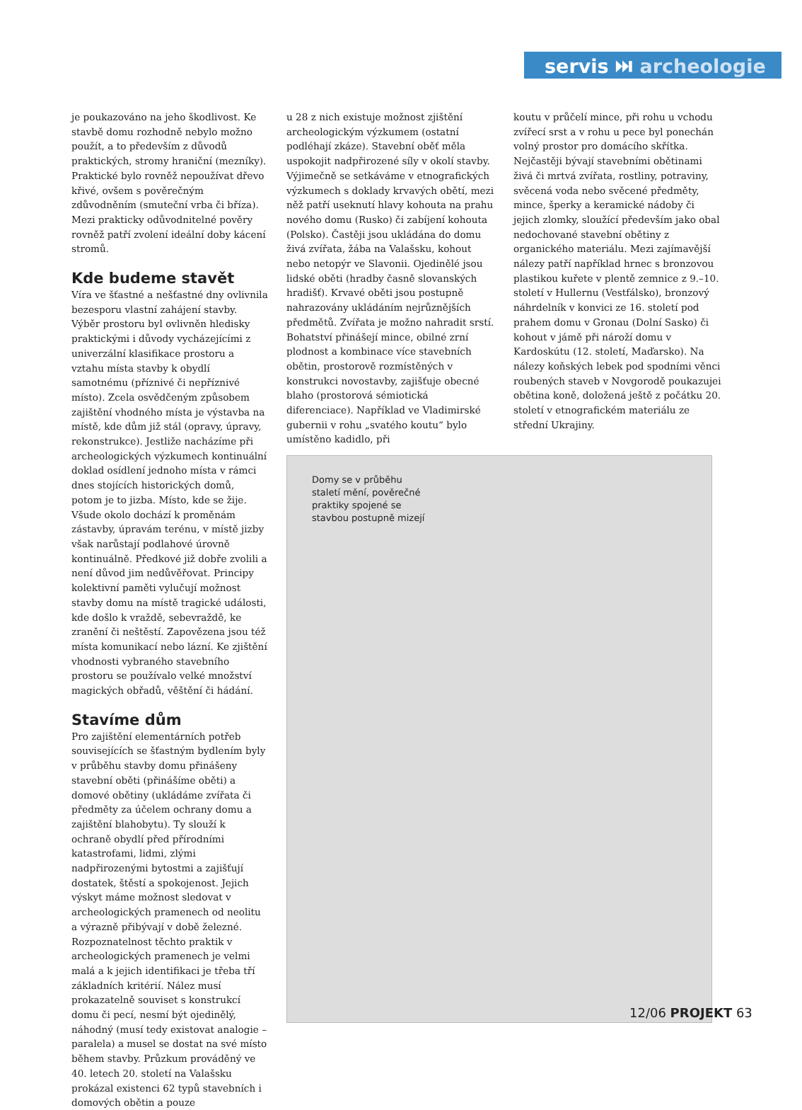servis ⏭ archeologie
je poukazováno na jeho škodlivost. Ke stavbě domu rozhodně nebylo možno použít, a to především z důvodů praktických, stromy hraniční (mezníky). Praktické bylo rovněž nepoužívat dřevo křivé, ovšem s pověrečným zdůvodněním (smuteční vrba či bříza). Mezi prakticky odůvodnitelné pověry rovněž patří zvolení ideální doby kácení stromů.
Kde budeme stavět
Víra ve šťastné a nešťastné dny ovlivnila bezesporu vlastní zahájení stavby. Výběr prostoru byl ovlivněn hledisky praktickými i důvody vycházejícími z univerzální klasifikace prostoru a vztahu místa stavby k obydlí samotnému (příznivé či nepříznivé místo). Zcela osvědčeným způsobem zajištění vhodného místa je výstavba na místě, kde dům již stál (opravy, úpravy, rekonstrukce). Jestliže nacházíme při archeologických výzkumech kontinuální doklad osídlení jednoho místa v rámci dnes stojících historických domů, potom je to jizba. Místo, kde se žije. Všude okolo dochází k proměnám zástavby, úpravám terénu, v místě jizby však narůstají podlahové úrovně kontinuálně. Předkové již dobře zvolili a není důvod jim nedůvěřovat. Principy kolektivní paměti vylučují možnost stavby domu na místě tragické události, kde došlo k vraždě, sebevraždě, ke zranění či neštěstí. Zapovězena jsou též místa komunikací nebo lázní. Ke zjištění vhodnosti vybraného stavebního prostoru se používalo velké množství magických obřadů, věštění či hádání.
Stavíme dům
Pro zajištění elementárních potřeb souvisejících se šťastným bydlením byly v průběhu stavby domu přinášeny stavební oběti (přinášíme oběti) a domové obětiny (ukládáme zvířata či předměty za účelem ochrany domu a zajištění blahobytu). Ty slouží k ochraně obydlí před přírodními katastrofami, lidmi, zlými nadpřirozenými bytostmi a zajišťují dostatek, štěstí a spokojenost. Jejich výskyt máme možnost sledovat v archeologických pramenech od neolitu a výrazně přibývají v době železné. Rozpoznatelnost těchto praktik v archeologických pramenech je velmi malá a k jejich identifikaci je třeba tří základních kritérií. Nález musí prokazatelně souviset s konstrukcí domu či pecí, nesmí být ojedinělý, náhodný (musí tedy existovat analogie – paralela) a musel se dostat na své místo během stavby. Průzkum prováděný ve 40. letech 20. století na Valašsku prokázal existenci 62 typů stavebních i domových obětin a pouze
u 28 z nich existuje možnost zjištění archeologickým výzkumem (ostatní podléhají zkáze). Stavební oběť měla uspokojit nadpřirozené síly v okolí stavby. Výjimečně se setkáváme v etnografických výzkumech s doklady krvavých obětí, mezi něž patří useknutí hlavy kohouta na prahu nového domu (Rusko) či zabíjení kohouta (Polsko). Častěji jsou ukládána do domu živá zvířata, žába na Valašsku, kohout nebo netopýr ve Slavonii. Ojedinělé jsou lidské oběti (hradby časně slovanských hradišť). Krvavé oběti jsou postupně nahrazovány ukládáním nejrůznějších předmětů. Zvířata je možno nahradit srstí. Bohatství přinášejí mince, obilné zrní plodnost a kombinace více stavebních obětin, prostorově rozmístěných v konstrukci novostavby, zajišťuje obecné blaho (prostorová sémiotická diferenciace). Například ve Vladimirské gubernii v rohu „svatého koutu“ bylo umístěno kadidlo, při
koutu v průčelí mince, při rohu u vchodu zvířecí srst a v rohu u pece byl ponechán volný prostor pro domácího skřítka. Nejčastěji bývají stavebními obětinami živá či mrtvá zvířata, rostliny, potraviny, svěcená voda nebo svěcené předměty, mince, šperky a keramické nádoby či jejich zlomky, sloužící především jako obal nedochované stavební obětiny z organického materiálu. Mezi zajímavější nálezy patří například hrnec s bronzovou plastikou kuřete v plentě zemnice z 9.–10. století v Hullernu (Vestfálsko), bronzový náhrdelník v konvici ze 16. století pod prahem domu v Gronau (Dolní Sasko) či kohout v jámě při nároží domu v Kardoskútu (12. století, Maďarsko). Na nálezy koňských lebek pod spodními věnci roubených staveb v Novgorodě poukazujei obětina koně, doložená ještě z počátku 20. století v etnografickém materiálu ze střední Ukrajiny.
Domy se v průběhu staletí mění, pověrečné praktiky spojené se stavbou postupně mizejí
12/06 PROJEKT 63